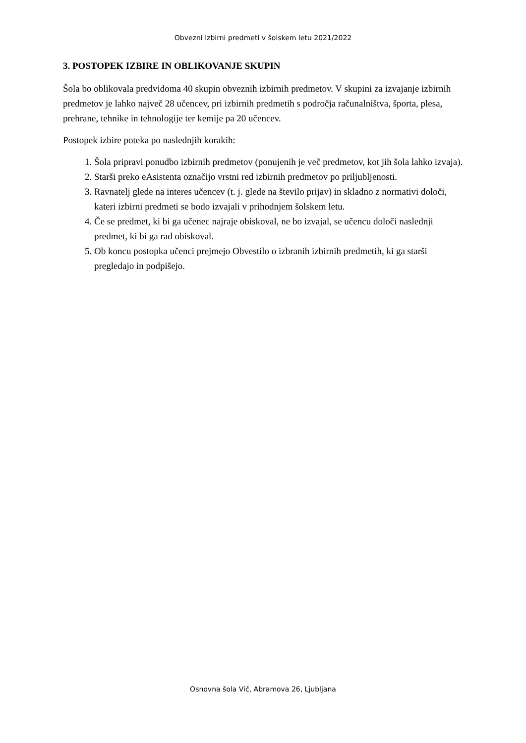Obvezni izbirni predmeti v šolskem letu 2021/2022
3. POSTOPEK IZBIRE IN OBLIKOVANJE SKUPIN
Šola bo oblikovala predvidoma 40 skupin obveznih izbirnih predmetov. V skupini za izvajanje izbirnih predmetov je lahko največ 28 učencev, pri izbirnih predmetih s področja računalništva, športa, plesa, prehrane, tehnike in tehnologije ter kemije pa 20 učencev.
Postopek izbire poteka po naslednjih korakih:
1. Šola pripravi ponudbo izbirnih predmetov (ponujenih je več predmetov, kot jih šola lahko izvaja).
2. Starši preko eAsistenta označijo vrstni red izbirnih predmetov po priljubljenosti.
3. Ravnatelj glede na interes učencev (t. j. glede na število prijav) in skladno z normativi določi, kateri izbirni predmeti se bodo izvajali v prihodnjem šolskem letu.
4. Če se predmet, ki bi ga učenec najraje obiskoval, ne bo izvajal, se učencu določi naslednji predmet, ki bi ga rad obiskoval.
5. Ob koncu postopka učenci prejmejo Obvestilo o izbranih izbirnih predmetih, ki ga starši pregledajo in podpišejo.
Osnovna šola Vič, Abramova 26, Ljubljana